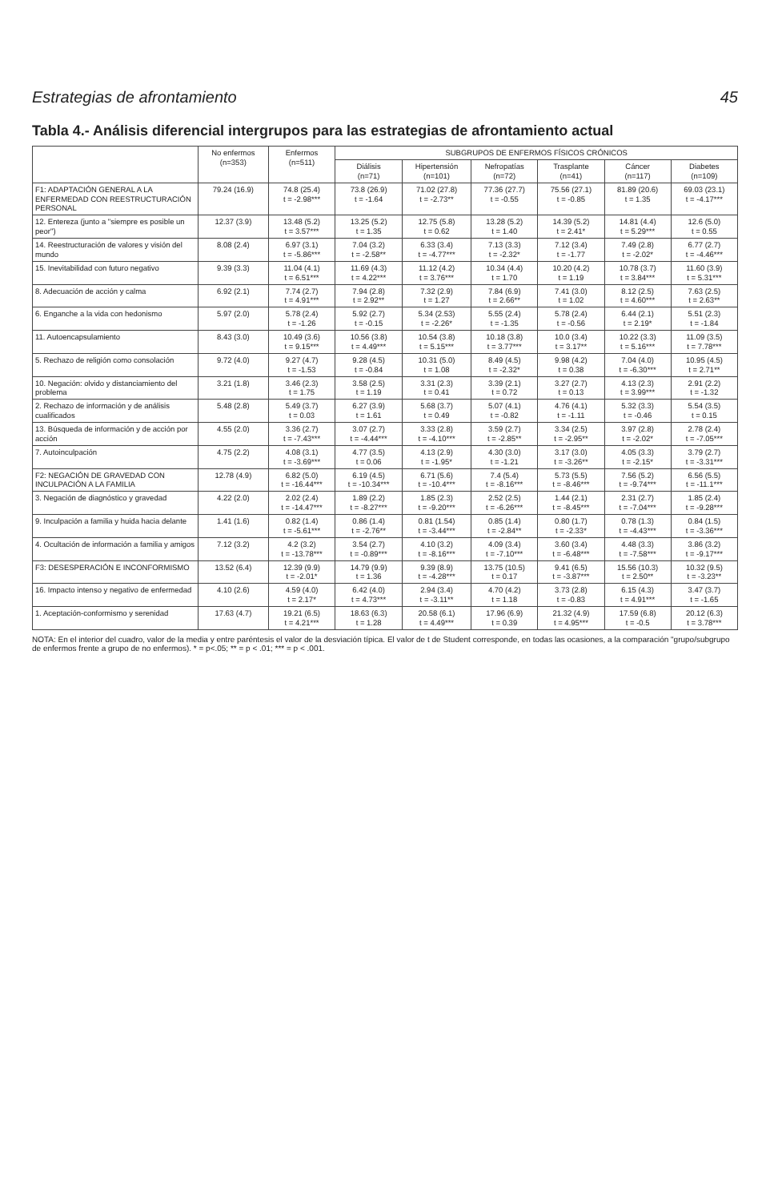Estrategias de afrontamiento 45
Tabla 4.- Análisis diferencial intergrupos para las estrategias de afrontamiento actual
| | No enfermos (n=353) | Enfermos (n=511) | SUBGRUPOS DE ENFERMOS FÍSICOS CRÓNICOS | | | | | |
| --- | --- | --- | --- | --- | --- | --- | --- | --- |
| | | | Diálisis (n=71) | Hipertensión (n=101) | Nefropatías (n=72) | Trasplante (n=41) | Cáncer (n=117) | Diabetes (n=109) |
| F1: ADAPTACIÓN GENERAL A LA ENFERMEDAD CON REESTRUCTURACIÓN PERSONAL | 79.24 (16.9) | 74.8 (25.4) t = -2.98*** | 73.8 (26.9) t = -1.64 | 71.02 (27.8) t = -2.73** | 77.36 (27.7) t = -0.55 | 75.56 (27.1) t = -0.85 | 81.89 (20.6) t = 1.35 | 69.03 (23.1) t = -4.17*** |
| 12. Entereza (junto a "siempre es posible un peor") | 12.37 (3.9) | 13.48 (5.2) t = 3.57*** | 13.25 (5.2) t = 1.35 | 12.75 (5.8) t = 0.62 | 13.28 (5.2) t = 1.40 | 14.39 (5.2) t = 2.41* | 14.81 (4.4) t = 5.29*** | 12.6 (5.0) t = 0.55 |
| 14. Reestructuración de valores y visión del mundo | 8.08 (2.4) | 6.97 (3.1) t = -5.86*** | 7.04 (3.2) t = -2.58** | 6.33 (3.4) t = -4.77*** | 7.13 (3.3) t = -2.32* | 7.12 (3.4) t = -1.77 | 7.49 (2.8) t = -2.02* | 6.77 (2.7) t = -4.46*** |
| 15. Inevitabilidad con futuro negativo | 9.39 (3.3) | 11.04 (4.1) t = 6.51*** | 11.69 (4.3) t = 4.22*** | 11.12 (4.2) t = 3.76*** | 10.34 (4.4) t = 1.70 | 10.20 (4.2) t = 1.19 | 10.78 (3.7) t = 3.84*** | 11.60 (3.9) t = 5.31*** |
| 8. Adecuación de acción y calma | 6.92 (2.1) | 7.74 (2.7) t = 4.91*** | 7.94 (2.8) t = 2.92** | 7.32 (2.9) t = 1.27 | 7.84 (6.9) t = 2.66** | 7.41 (3.0) t = 1.02 | 8.12 (2.5) t = 4.60*** | 7.63 (2.5) t = 2.63** |
| 6. Enganche a la vida con hedonismo | 5.97 (2.0) | 5.78 (2.4) t = -1.26 | 5.92 (2.7) t = -0.15 | 5.34 (2.53) t = -2.26* | 5.55 (2.4) t = -1.35 | 5.78 (2.4) t = -0.56 | 6.44 (2.1) t = 2.19* | 5.51 (2.3) t = -1.84 |
| 11. Autoencapsulamiento | 8.43 (3.0) | 10.49 (3.6) t = 9.15*** | 10.56 (3.8) t = 4.49*** | 10.54 (3.8) t = 5.15*** | 10.18 (3.8) t = 3.77*** | 10.0 (3.4) t = 3.17** | 10.22 (3.3) t = 5.16*** | 11.09 (3.5) t = 7.78*** |
| 5. Rechazo de religión como consolación | 9.72 (4.0) | 9.27 (4.7) t = -1.53 | 9.28 (4.5) t = -0.84 | 10.31 (5.0) t = 1.08 | 8.49 (4.5) t = -2.32* | 9.98 (4.2) t = 0.38 | 7.04 (4.0) t = -6.30*** | 10.95 (4.5) t = 2.71** |
| 10. Negación: olvido y distanciamiento del problema | 3.21 (1.8) | 3.46 (2.3) t = 1.75 | 3.58 (2.5) t = 1.19 | 3.31 (2.3) t = 0.41 | 3.39 (2.1) t = 0.72 | 3.27 (2.7) t = 0.13 | 4.13 (2.3) t = 3.99*** | 2.91 (2.2) t = -1.32 |
| 2. Rechazo de información y de análisis cualificados | 5.48 (2.8) | 5.49 (3.7) t = 0.03 | 6.27 (3.9) t = 1.61 | 5.68 (3.7) t = 0.49 | 5.07 (4.1) t = -0.82 | 4.76 (4.1) t = -1.11 | 5.32 (3.3) t = -0.46 | 5.54 (3.5) t = 0.15 |
| 13. Búsqueda de información y de acción por acción | 4.55 (2.0) | 3.36 (2.7) t = -7.43*** | 3.07 (2.7) t = -4.44*** | 3.33 (2.8) t = -4.10*** | 3.59 (2.7) t = -2.85** | 3.34 (2.5) t = -2.95** | 3.97 (2.8) t = -2.02* | 2.78 (2.4) t = -7.05*** |
| 7. Autoinculpación | 4.75 (2.2) | 4.08 (3.1) t = -3.69*** | 4.77 (3.5) t = 0.06 | 4.13 (2.9) t = -1.95* | 4.30 (3.0) t = -1.21 | 3.17 (3.0) t = -3.26** | 4.05 (3.3) t = -2.15* | 3.79 (2.7) t = -3.31*** |
| F2: NEGACIÓN DE GRAVEDAD CON INCULPACIÓN A LA FAMILIA | 12.78 (4.9) | 6.82 (5.0) t = -16.44*** | 6.19 (4.5) t = -10.34*** | 6.71 (5.6) t = -10.4*** | 7.4 (5.4) t = -8.16*** | 5.73 (5.5) t = -8.46*** | 7.56 (5.2) t = -9.74*** | 6.56 (5.5) t = -11.1*** |
| 3. Negación de diagnóstico y gravedad | 4.22 (2.0) | 2.02 (2.4) t = -14.47*** | 1.89 (2.2) t = -8.27*** | 1.85 (2.3) t = -9.20*** | 2.52 (2.5) t = -6.26*** | 1.44 (2.1) t = -8.45*** | 2.31 (2.7) t = -7.04*** | 1.85 (2.4) t = -9.28*** |
| 9. Inculpación a familia y huida hacia delante | 1.41 (1.6) | 0.82 (1.4) t = -5.61*** | 0.86 (1.4) t = -2.76** | 0.81 (1.54) t = -3.44*** | 0.85 (1.4) t = -2.84** | 0.80 (1.7) t = -2.33* | 0.78 (1.3) t = -4.43*** | 0.84 (1.5) t = -3.36*** |
| 4. Ocultación de información a familia y amigos | 7.12 (3.2) | 4.2 (3.2) t = -13.78*** | 3.54 (2.7) t = -0.89*** | 4.10 (3.2) t = -8.16*** | 4.09 (3.4) t = -7.10*** | 3.60 (3.4) t = -6.48*** | 4.48 (3.3) t = -7.58*** | 3.86 (3.2) t = -9.17*** |
| F3: DESESPERACIÓN E INCONFORMISMO | 13.52 (6.4) | 12.39 (9.9) t = -2.01* | 14.79 (9.9) t = 1.36 | 9.39 (8.9) t = -4.28*** | 13.75 (10.5) t = 0.17 | 9.41 (6.5) t = -3.87*** | 15.56 (10.3) t = 2.50** | 10.32 (9.5) t = -3.23** |
| 16. Impacto intenso y negativo de enfermedad | 4.10 (2.6) | 4.59 (4.0) t = 2.17* | 6.42 (4.0) t = 4.73*** | 2.94 (3.4) t = -3.11** | 4.70 (4.2) t = 1.18 | 3.73 (2.8) t = -0.83 | 6.15 (4.3) t = 4.91*** | 3.47 (3.7) t = -1.65 |
| 1. Aceptación-conformismo y serenidad | 17.63 (4.7) | 19.21 (6.5) t = 4.21*** | 18.63 (6.3) t = 1.28 | 20.58 (6.1) t = 4.49*** | 17.96 (6.9) t = 0.39 | 21.32 (4.9) t = 4.95*** | 17.59 (6.8) t = -0.5 | 20.12 (6.3) t = 3.78*** |
NOTA: En el interior del cuadro, valor de la media y entre paréntesis el valor de la desviación típica. El valor de t de Student corresponde, en todas las ocasiones, a la comparación "grupo/subgrupo de enfermos frente a grupo de no enfermos). * = p<.05; ** = p < .01; *** = p < .001.